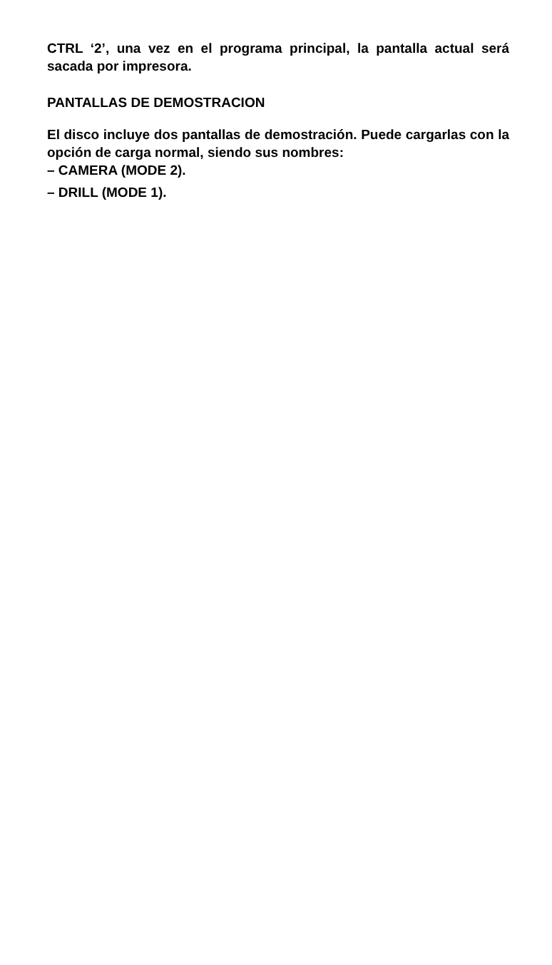CTRL ‘2’, una vez en el programa principal, la pantalla actual será sacada por impresora.
PANTALLAS DE DEMOSTRACION
El disco incluye dos pantallas de demostración. Puede cargarlas con la opción de carga normal, siendo sus nombres:
– CAMERA (MODE 2).
– DRILL (MODE 1).